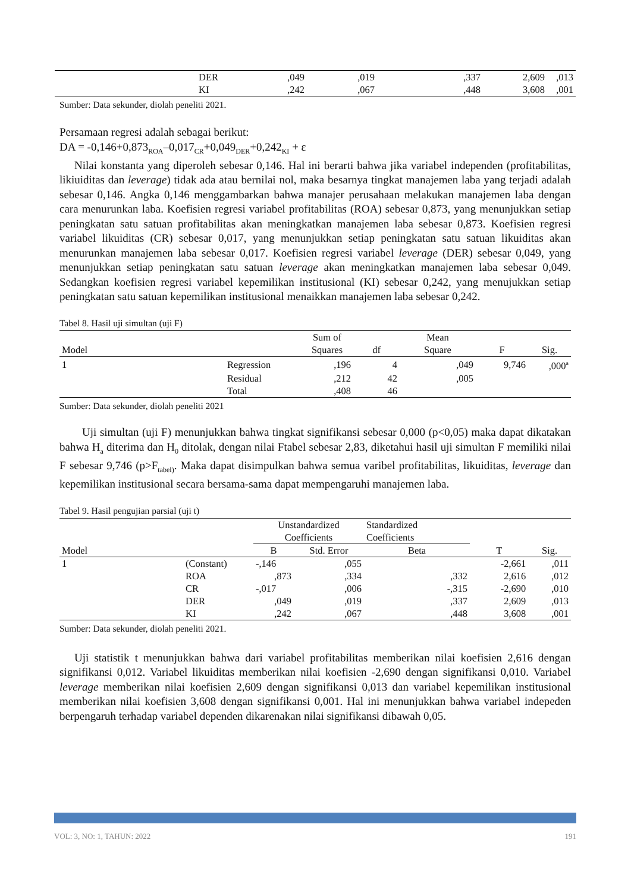| | DER | ,049 | ,019 | ,337 | 2,609 | ,013 |
| | KI | ,242 | ,067 | ,448 | 3,608 | ,001 |
Sumber: Data sekunder, diolah peneliti 2021.
Persamaan regresi adalah sebagai berikut:
DA = -0,146+0,873<sub>ROA</sub>–0,017<sub>CR</sub>+0,049<sub>DER</sub>+0,242<sub>KI</sub> + ε
Nilai konstanta yang diperoleh sebesar 0,146. Hal ini berarti bahwa jika variabel independen (profitabilitas, likiuiditas dan leverage) tidak ada atau bernilai nol, maka besarnya tingkat manajemen laba yang terjadi adalah sebesar 0,146. Angka 0,146 menggambarkan bahwa manajer perusahaan melakukan manajemen laba dengan cara menurunkan laba. Koefisien regresi variabel profitabilitas (ROA) sebesar 0,873, yang menunjukkan setiap peningkatan satu satuan profitabilitas akan meningkatkan manajemen laba sebesar 0,873. Koefisien regresi variabel likuiditas (CR) sebesar 0,017, yang menunjukkan setiap peningkatan satu satuan likuiditas akan menurunkan manajemen laba sebesar 0,017. Koefisien regresi variabel leverage (DER) sebesar 0,049, yang menunjukkan setiap peningkatan satu satuan leverage akan meningkatkan manajemen laba sebesar 0,049. Sedangkan koefisien regresi variabel kepemilikan institusional (KI) sebesar 0,242, yang menujukkan setiap peningkatan satu satuan kepemilikan institusional menaikkan manajemen laba sebesar 0,242.
Tabel 8. Hasil uji simultan (uji F)
| Model | | Sum of Squares | df | Mean Square | F | Sig. |
| 1 | Regression | ,196 | 4 | ,049 | 9,746 | ,000<sup>a</sup> |
| | Residual | ,212 | 42 | ,005 | | |
| | Total | ,408 | 46 | | | |
Sumber: Data sekunder, diolah peneliti 2021
Uji simultan (uji F) menunjukkan bahwa tingkat signifikansi sebesar 0,000 (p<0,05) maka dapat dikatakan bahwa H<sub>a</sub> diterima dan H<sub>0</sub> ditolak, dengan nilai Ftabel sebesar 2,83, diketahui hasil uji simultan F memiliki nilai F sebesar 9,746 (p>F<sub>tabel)</sub>. Maka dapat disimpulkan bahwa semua varibel profitabilitas, likuiditas, leverage dan kepemilikan institusional secara bersama-sama dapat mempengaruhi manajemen laba.
Tabel 9. Hasil pengujian parsial (uji t)
| Model | | Unstandardized Coefficients | | Standardized Coefficients | T | Sig. |
| | | B | Std. Error | Beta | | |
| 1 | (Constant) | -,146 | ,055 | | -2,661 | ,011 |
| | ROA | ,873 | ,334 | ,332 | 2,616 | ,012 |
| | CR | -,017 | ,006 | -,315 | -2,690 | ,010 |
| | DER | ,049 | ,019 | ,337 | 2,609 | ,013 |
| | KI | ,242 | ,067 | ,448 | 3,608 | ,001 |
Sumber: Data sekunder, diolah peneliti 2021.
Uji statistik t menunjukkan bahwa dari variabel profitabilitas memberikan nilai koefisien 2,616 dengan signifikansi 0,012. Variabel likuiditas memberikan nilai koefisien -2,690 dengan signifikansi 0,010. Variabel leverage memberikan nilai koefisien 2,609 dengan signifikansi 0,013 dan variabel kepemilikan institusional memberikan nilai koefisien 3,608 dengan signifikansi 0,001. Hal ini menunjukkan bahwa variabel indepeden berpengaruh terhadap variabel dependen dikarenakan nilai signifikansi dibawah 0,05.
VOL: 3, NO: 1, TAHUN: 2022 191